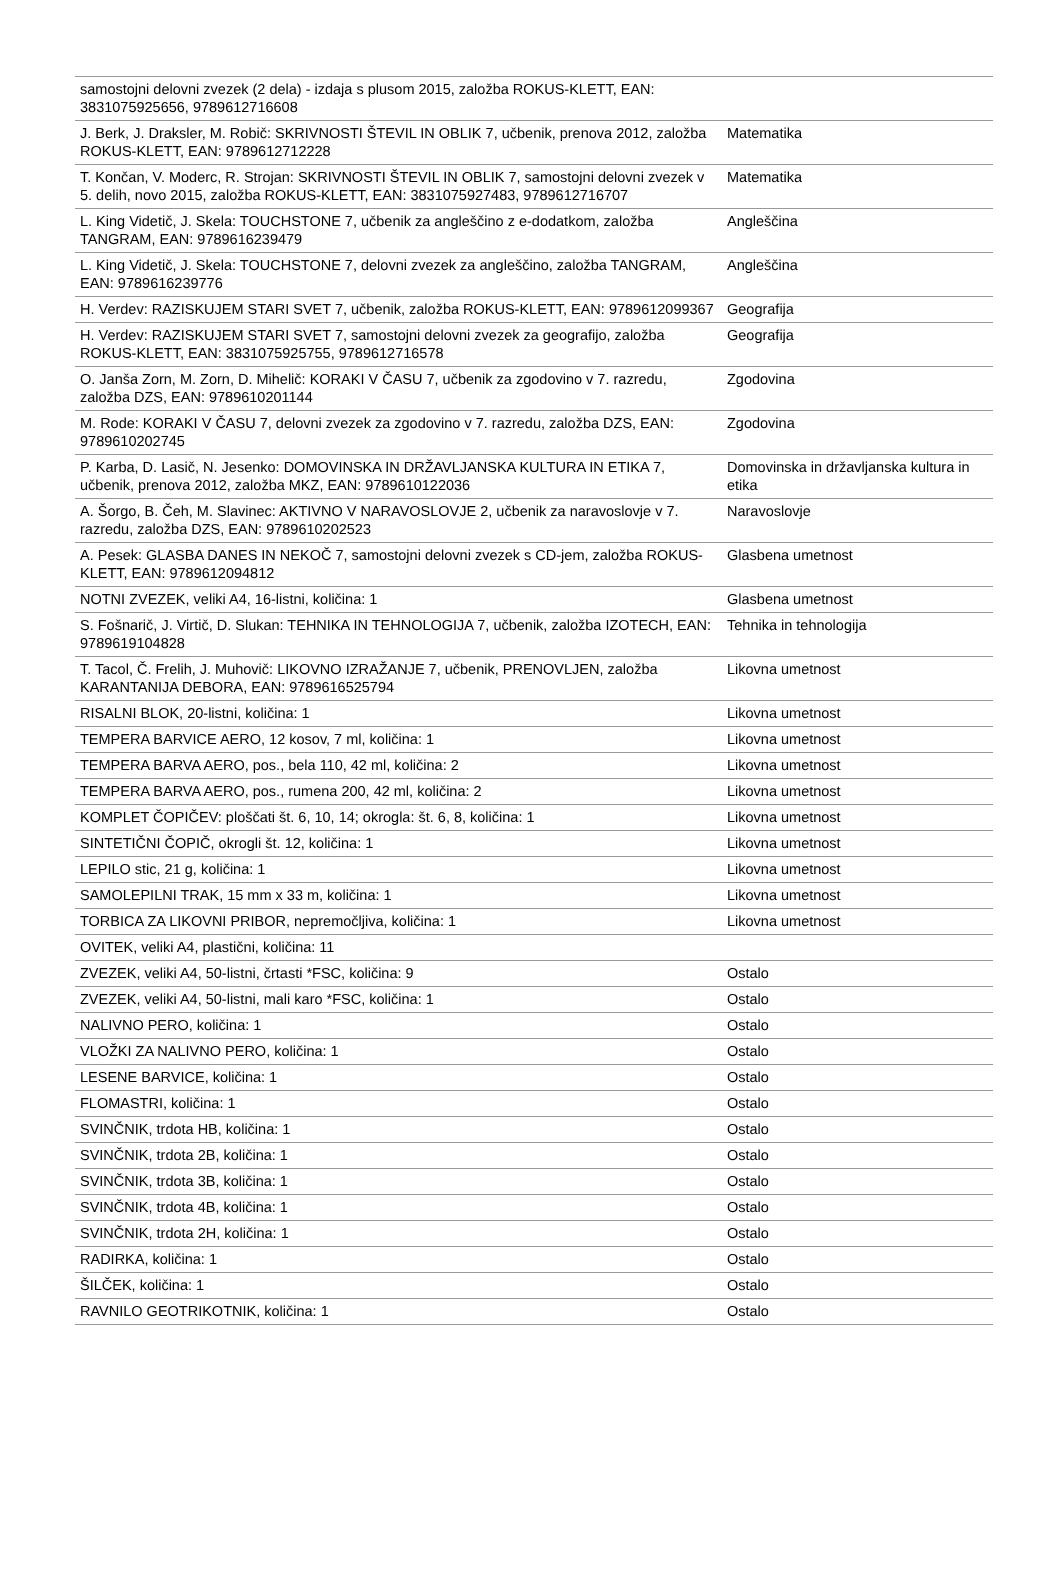| samostojni delovni zvezek (2 dela) - izdaja s plusom 2015, založba ROKUS-KLETT, EAN: 3831075925656, 9789612716608 | |
| J. Berk, J. Draksler, M. Robič: SKRIVNOSTI ŠTEVIL IN OBLIK 7, učbenik, prenova 2012, založba ROKUS-KLETT, EAN: 9789612712228 | Matematika |
| T. Končan, V. Moderc, R. Strojan: SKRIVNOSTI ŠTEVIL IN OBLIK 7, samostojni delovni zvezek v 5. delih, novo 2015, založba ROKUS-KLETT, EAN: 3831075927483, 9789612716707 | Matematika |
| L. King Videtič, J. Skela: TOUCHSTONE 7, učbenik za angleščino z e-dodatkom, založba TANGRAM, EAN: 9789616239479 | Angleščina |
| L. King Videtič, J. Skela: TOUCHSTONE 7, delovni zvezek za angleščino, založba TANGRAM, EAN: 9789616239776 | Angleščina |
| H. Verdev: RAZISKUJEM STARI SVET 7, učbenik, založba ROKUS-KLETT, EAN: 9789612099367 | Geografija |
| H. Verdev: RAZISKUJEM STARI SVET 7, samostojni delovni zvezek za geografijo, založba ROKUS-KLETT, EAN: 3831075925755, 9789612716578 | Geografija |
| O. Janša Zorn, M. Zorn, D. Mihelič: KORAKI V ČASU 7, učbenik za zgodovino v 7. razredu, založba DZS, EAN: 9789610201144 | Zgodovina |
| M. Rode: KORAKI V ČASU 7, delovni zvezek za zgodovino v 7. razredu, založba DZS, EAN: 9789610202745 | Zgodovina |
| P. Karba, D. Lasič, N. Jesenko: DOMOVINSKA IN DRŽAVLJANSKA KULTURA IN ETIKA 7, učbenik, prenova 2012, založba MKZ, EAN: 9789610122036 | Domovinska in državljanska kultura in etika |
| A. Šorgo, B. Čeh, M. Slavinec: AKTIVNO V NARAVOSLOVJE 2, učbenik za naravoslovje v 7. razredu, založba DZS, EAN: 9789610202523 | Naravoslovje |
| A. Pesek: GLASBA DANES IN NEKOČ 7, samostojni delovni zvezek s CD-jem, založba ROKUS-KLETT, EAN: 9789612094812 | Glasbena umetnost |
| NOTNI ZVEZEK, veliki A4, 16-listni, količina: 1 | Glasbena umetnost |
| S. Fošnarič, J. Virtič, D. Slukan: TEHNIKA IN TEHNOLOGIJA 7, učbenik, založba IZOTECH, EAN: 9789619104828 | Tehnika in tehnologija |
| T. Tacol, Č. Frelih, J. Muhovič: LIKOVNO IZRAŽANJE 7, učbenik, PRENOVLJEN, založba KARANTANIJA DEBORA, EAN: 9789616525794 | Likovna umetnost |
| RISALNI BLOK, 20-listni, količina: 1 | Likovna umetnost |
| TEMPERA BARVICE AERO, 12 kosov, 7 ml, količina: 1 | Likovna umetnost |
| TEMPERA BARVA AERO, pos., bela 110, 42 ml, količina: 2 | Likovna umetnost |
| TEMPERA BARVA AERO, pos., rumena 200, 42 ml, količina: 2 | Likovna umetnost |
| KOMPLET ČOPIČEV: ploščati št. 6, 10, 14; okrogla: št. 6, 8, količina: 1 | Likovna umetnost |
| SINTETIČNI ČOPIČ, okrogli št. 12, količina: 1 | Likovna umetnost |
| LEPILO stic, 21 g, količina: 1 | Likovna umetnost |
| SAMOLEPILNI TRAK, 15 mm x 33 m, količina: 1 | Likovna umetnost |
| TORBICA ZA LIKOVNI PRIBOR, nepremočljiva, količina: 1 | Likovna umetnost |
| OVITEK, veliki A4, plastični, količina: 11 | |
| ZVEZEK, veliki A4, 50-listni, črtasti *FSC, količina: 9 | Ostalo |
| ZVEZEK, veliki A4, 50-listni, mali karo *FSC, količina: 1 | Ostalo |
| NALIVNO PERO, količina: 1 | Ostalo |
| VLOŽKI ZA NALIVNO PERO, količina: 1 | Ostalo |
| LESENE BARVICE, količina: 1 | Ostalo |
| FLOMASTRI, količina: 1 | Ostalo |
| SVINČNIK, trdota HB, količina: 1 | Ostalo |
| SVINČNIK, trdota 2B, količina: 1 | Ostalo |
| SVINČNIK, trdota 3B, količina: 1 | Ostalo |
| SVINČNIK, trdota 4B, količina: 1 | Ostalo |
| SVINČNIK, trdota 2H, količina: 1 | Ostalo |
| RADIRKA, količina: 1 | Ostalo |
| ŠILČEK, količina: 1 | Ostalo |
| RAVNILO GEOTRIKOTNIK, količina: 1 | Ostalo |